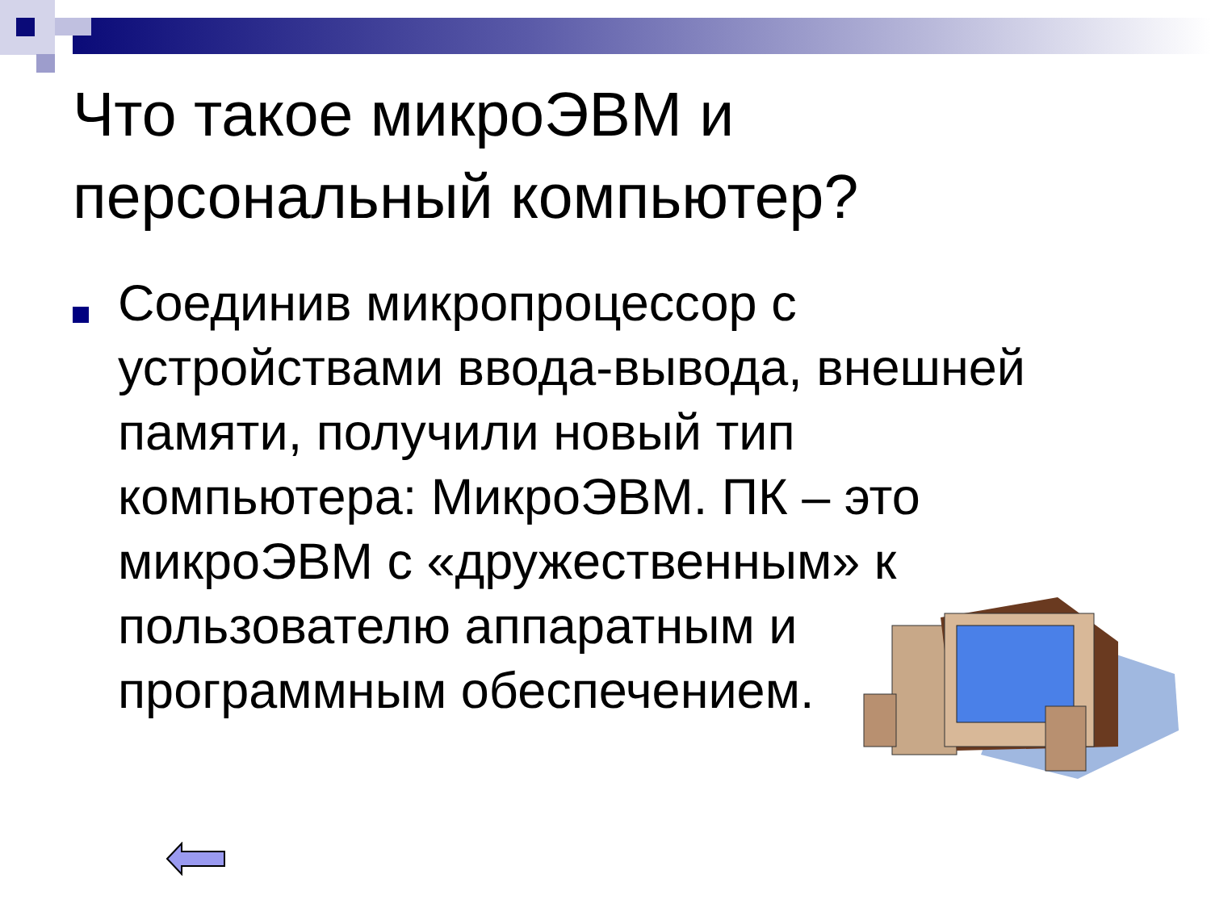Что такое микроЭВМ и
персональный компьютер?
Соединив микропроцессор с устройствами ввода-вывода, внешней памяти, получили новый тип компьютера: МикроЭВМ. ПК – это микроЭВМ с «дружественным» к пользователю аппаратным и программным обеспечением.